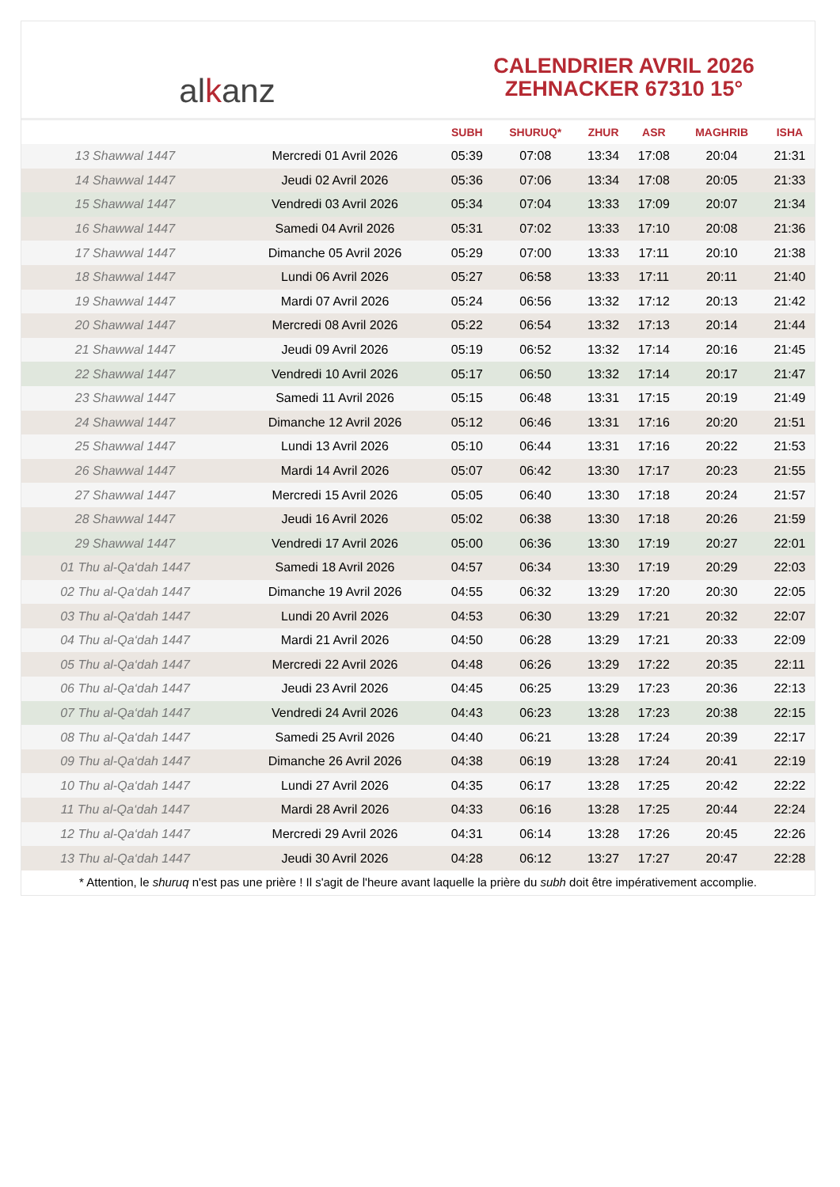al k anz
CALENDRIER AVRIL 2026
ZEHNACKER 67310 15°
| | | SUBH | SHURUQ* | ZHUR | ASR | MAGHRIB | ISHA |
| --- | --- | --- | --- | --- | --- | --- | --- |
| 13 Shawwal 1447 | Mercredi 01 Avril 2026 | 05:39 | 07:08 | 13:34 | 17:08 | 20:04 | 21:31 |
| 14 Shawwal 1447 | Jeudi 02 Avril 2026 | 05:36 | 07:06 | 13:34 | 17:08 | 20:05 | 21:33 |
| 15 Shawwal 1447 | Vendredi 03 Avril 2026 | 05:34 | 07:04 | 13:33 | 17:09 | 20:07 | 21:34 |
| 16 Shawwal 1447 | Samedi 04 Avril 2026 | 05:31 | 07:02 | 13:33 | 17:10 | 20:08 | 21:36 |
| 17 Shawwal 1447 | Dimanche 05 Avril 2026 | 05:29 | 07:00 | 13:33 | 17:11 | 20:10 | 21:38 |
| 18 Shawwal 1447 | Lundi 06 Avril 2026 | 05:27 | 06:58 | 13:33 | 17:11 | 20:11 | 21:40 |
| 19 Shawwal 1447 | Mardi 07 Avril 2026 | 05:24 | 06:56 | 13:32 | 17:12 | 20:13 | 21:42 |
| 20 Shawwal 1447 | Mercredi 08 Avril 2026 | 05:22 | 06:54 | 13:32 | 17:13 | 20:14 | 21:44 |
| 21 Shawwal 1447 | Jeudi 09 Avril 2026 | 05:19 | 06:52 | 13:32 | 17:14 | 20:16 | 21:45 |
| 22 Shawwal 1447 | Vendredi 10 Avril 2026 | 05:17 | 06:50 | 13:32 | 17:14 | 20:17 | 21:47 |
| 23 Shawwal 1447 | Samedi 11 Avril 2026 | 05:15 | 06:48 | 13:31 | 17:15 | 20:19 | 21:49 |
| 24 Shawwal 1447 | Dimanche 12 Avril 2026 | 05:12 | 06:46 | 13:31 | 17:16 | 20:20 | 21:51 |
| 25 Shawwal 1447 | Lundi 13 Avril 2026 | 05:10 | 06:44 | 13:31 | 17:16 | 20:22 | 21:53 |
| 26 Shawwal 1447 | Mardi 14 Avril 2026 | 05:07 | 06:42 | 13:30 | 17:17 | 20:23 | 21:55 |
| 27 Shawwal 1447 | Mercredi 15 Avril 2026 | 05:05 | 06:40 | 13:30 | 17:18 | 20:24 | 21:57 |
| 28 Shawwal 1447 | Jeudi 16 Avril 2026 | 05:02 | 06:38 | 13:30 | 17:18 | 20:26 | 21:59 |
| 29 Shawwal 1447 | Vendredi 17 Avril 2026 | 05:00 | 06:36 | 13:30 | 17:19 | 20:27 | 22:01 |
| 01 Thu al-Qa‘dah 1447 | Samedi 18 Avril 2026 | 04:57 | 06:34 | 13:30 | 17:19 | 20:29 | 22:03 |
| 02 Thu al-Qa‘dah 1447 | Dimanche 19 Avril 2026 | 04:55 | 06:32 | 13:29 | 17:20 | 20:30 | 22:05 |
| 03 Thu al-Qa‘dah 1447 | Lundi 20 Avril 2026 | 04:53 | 06:30 | 13:29 | 17:21 | 20:32 | 22:07 |
| 04 Thu al-Qa‘dah 1447 | Mardi 21 Avril 2026 | 04:50 | 06:28 | 13:29 | 17:21 | 20:33 | 22:09 |
| 05 Thu al-Qa‘dah 1447 | Mercredi 22 Avril 2026 | 04:48 | 06:26 | 13:29 | 17:22 | 20:35 | 22:11 |
| 06 Thu al-Qa‘dah 1447 | Jeudi 23 Avril 2026 | 04:45 | 06:25 | 13:29 | 17:23 | 20:36 | 22:13 |
| 07 Thu al-Qa‘dah 1447 | Vendredi 24 Avril 2026 | 04:43 | 06:23 | 13:28 | 17:23 | 20:38 | 22:15 |
| 08 Thu al-Qa‘dah 1447 | Samedi 25 Avril 2026 | 04:40 | 06:21 | 13:28 | 17:24 | 20:39 | 22:17 |
| 09 Thu al-Qa‘dah 1447 | Dimanche 26 Avril 2026 | 04:38 | 06:19 | 13:28 | 17:24 | 20:41 | 22:19 |
| 10 Thu al-Qa‘dah 1447 | Lundi 27 Avril 2026 | 04:35 | 06:17 | 13:28 | 17:25 | 20:42 | 22:22 |
| 11 Thu al-Qa‘dah 1447 | Mardi 28 Avril 2026 | 04:33 | 06:16 | 13:28 | 17:25 | 20:44 | 22:24 |
| 12 Thu al-Qa‘dah 1447 | Mercredi 29 Avril 2026 | 04:31 | 06:14 | 13:28 | 17:26 | 20:45 | 22:26 |
| 13 Thu al-Qa‘dah 1447 | Jeudi 30 Avril 2026 | 04:28 | 06:12 | 13:27 | 17:27 | 20:47 | 22:28 |
* Attention, le shuruq n'est pas une prière ! Il s'agit de l'heure avant laquelle la prière du subh doit être impérativement accomplie.